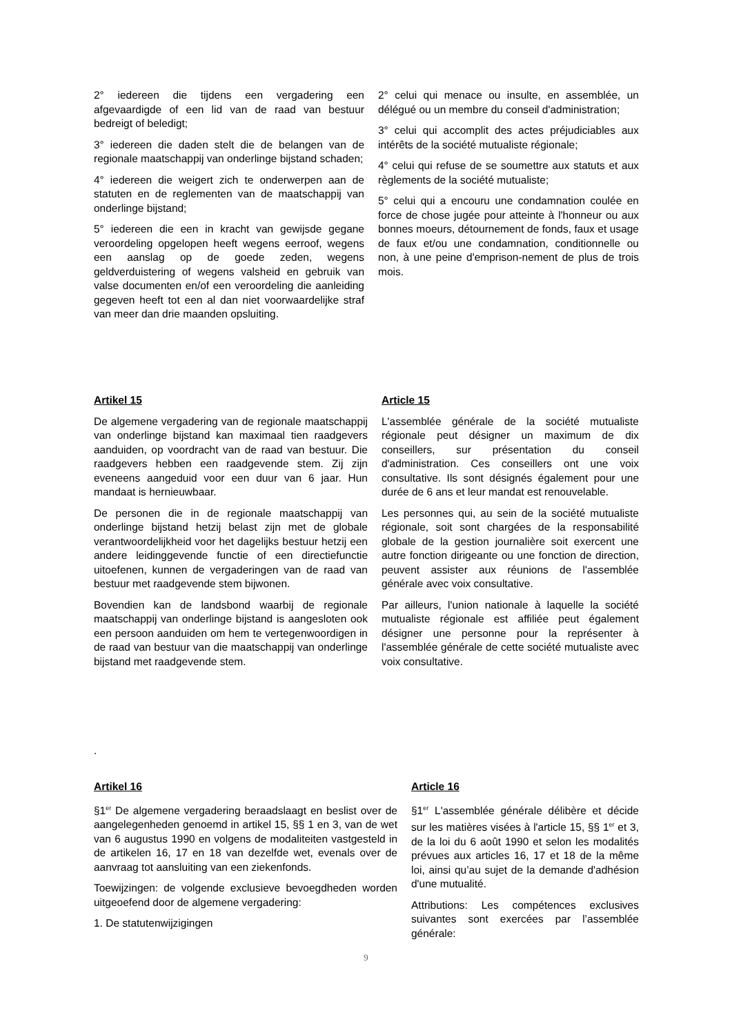2° iedereen die tijdens een vergadering een afgevaardigde of een lid van de raad van bestuur bedreigt of beledigt;
3° iedereen die daden stelt die de belangen van de regionale maatschappij van onderlinge bijstand schaden;
4° iedereen die weigert zich te onderwerpen aan de statuten en de reglementen van de maatschappij van onderlinge bijstand;
5° iedereen die een in kracht van gewijsde gegane veroordeling opgelopen heeft wegens eerroof, wegens een aanslag op de goede zeden, wegens geldverduistering of wegens valsheid en gebruik van valse documenten en/of een veroordeling die aanleiding gegeven heeft tot een al dan niet voorwaardelijke straf van meer dan drie maanden opsluiting.
2° celui qui menace ou insulte, en assemblée, un délégué ou un membre du conseil d'administration;
3° celui qui accomplit des actes préjudiciables aux intérêts de la société mutualiste régionale;
4° celui qui refuse de se soumettre aux statuts et aux règlements de la société mutualiste;
5° celui qui a encouru une condamnation coulée en force de chose jugée pour atteinte à l'honneur ou aux bonnes moeurs, détournement de fonds, faux et usage de faux et/ou une condamnation, conditionnelle ou non, à une peine d'emprison-nement de plus de trois mois.
Artikel 15
De algemene vergadering van de regionale maatschappij van onderlinge bijstand kan maximaal tien raadgevers aanduiden, op voordracht van de raad van bestuur. Die raadgevers hebben een raadgevende stem. Zij zijn eveneens aangeduid voor een duur van 6 jaar. Hun mandaat is hernieuwbaar.
De personen die in de regionale maatschappij van onderlinge bijstand hetzij belast zijn met de globale verantwoordelijkheid voor het dagelijks bestuur hetzij een andere leidinggevende functie of een directiefunctie uitoefenen, kunnen de vergaderingen van de raad van bestuur met raadgevende stem bijwonen.
Bovendien kan de landsbond waarbij de regionale maatschappij van onderlinge bijstand is aangesloten ook een persoon aanduiden om hem te vertegenwoordigen in de raad van bestuur van die maatschappij van onderlinge bijstand met raadgevende stem.
Article 15
L'assemblée générale de la société mutualiste régionale peut désigner un maximum de dix conseillers, sur présentation du conseil d'administration. Ces conseillers ont une voix consultative. Ils sont désignés également pour une durée de 6 ans et leur mandat est renouvelable.
Les personnes qui, au sein de la société mutualiste régionale, soit sont chargées de la responsabilité globale de la gestion journalière soit exercent une autre fonction dirigeante ou une fonction de direction, peuvent assister aux réunions de l'assemblée générale avec voix consultative.
Par ailleurs, l'union nationale à laquelle la société mutualiste régionale est affiliée peut également désigner une personne pour la représenter à l'assemblée générale de cette société mutualiste avec voix consultative.
.
Artikel 16
§1<sup>er</sup> De algemene vergadering beraadslaagt en beslist over de aangelegenheden genoemd in artikel 15, §§ 1 en 3, van de wet van 6 augustus 1990 en volgens de modaliteiten vastgesteld in de artikelen 16, 17 en 18 van dezelfde wet, evenals over de aanvraag tot aansluiting van een ziekenfonds.
Toewijzingen: de volgende exclusieve bevoegdheden worden uitgeoefend door de algemene vergadering:
1. De statutenwijzigingen
Article 16
§1<sup>er</sup> L'assemblée générale délibère et décide sur les matières visées à l'article 15, §§ 1<sup>er</sup> et 3, de la loi du 6 août 1990 et selon les modalités prévues aux articles 16, 17 et 18 de la même loi, ainsi qu’au sujet de la demande d'adhésion d'une mutualité.
Attributions: Les compétences exclusives suivantes sont exercées par l’assemblée générale:
9